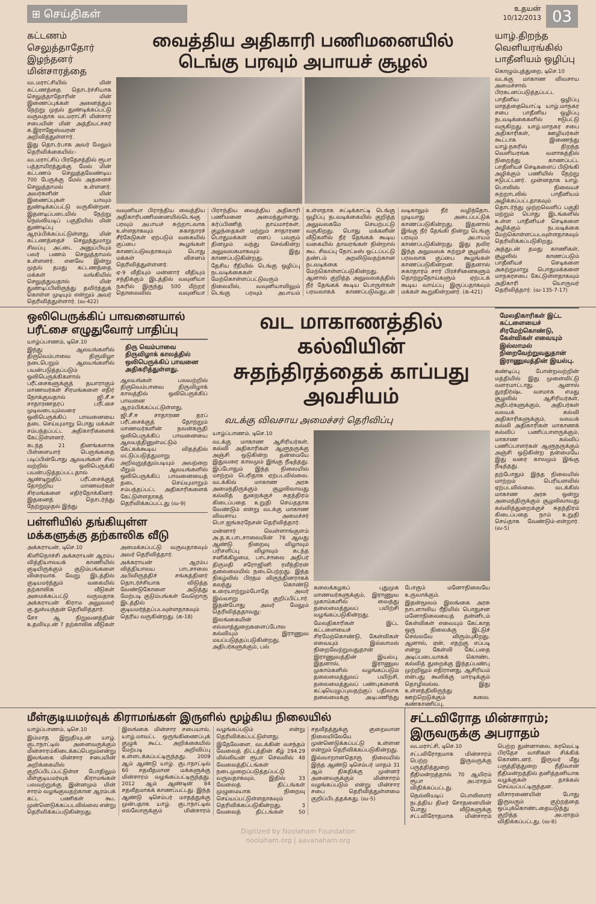⊞ செய்திகள்
உதயன்
10/12/2013
03
கட்டணம் செலுத்தாதோர் இழந்தனர் மின்சாரத்தை
வடமராட்சியில் மின் கட்டணத்தை தொடர்ச்சியாக செலுத்தாதோரின் மின் இணைப்புக்கள் அனைத்தும் நேற்று முதல் துண்டிக்கப்பட்டு வருவதாக வடமராட்சி மின்சார சபையின் மின் அத்தியட்சகர் க.இராஜேஸ்வரன் அறிவித்துள்ளார்.
இது தொடர்பாக அவர் மேலும் தெரிவிக்கையில்:-
வடமராட்சிப் பிரதேசத்தில் ரூபா பத்தாயிரத்துக்கு மேல் மின் கட்டணம் செலுத்தவேண்டிய 700 பேருக்கு மேல் அதனைச் செலுத்தாமல் உள்ளனர். அவர்களின் மின் இணைப்புகள் யாவும் துண்டிக்கப்பட்டு வருகின்றன. இதனடிப்படையில் நேற்று நெல்லியடிப் பகுதியில் மின் துண்டிப்பு ஆரம்பிக்கப்பட்டுள்ளது. மின் கட்டணத்தைச் செலுத்துமாறு சிவப்பு அட்டை அனுப்பியும் பலர் பணம் செலுத்தாமல் உள்ளனர். எனவே இன்று முதல் தமது கட்டணத்தை மக்கள் வங்கியில் செலுத்துவதால் மின் துண்டிப்பிலிருந்து தவிர்த்துக் கொள்ள முடியும் என்றும் அவர் தெரிவித்துள்ளார். (வ-422)
வைத்திய அதிகாரி பணிமனையில்
டெங்கு பரவும் அபாயச் சூழல்
வவுனியா பிராந்திய வைத்திய அதிகாரிபணிமனையில்டெங்கு பரவும் அபாயச் சுற்றாடலாக உள்ளதாகவும் சுகாதாரச் சீர்கேடுகள் ஏற்படும் வகையில் குப்பை கூழங்கள் காணப்படுவதாகவும் பொது மக்கள் விசனம் தெரிவித்துள்ளனர்.
ஏ-9 வீதியும் மன்னார் வீதியும் சந்திக்கும் இடத்தில் வவுனியா நகரில் இருந்து 500 மீற்றர் தொலைவில் வவுனியா பிராந்திய வைத்திய அதிகாரி பணிமனை அமைந்துள்ளது. கர்ப்பிணித் தாய்மார்கள், குழந்தைகள் மற்றும் சாதாரண பொதுமக்கள் எனப் பலரும் தினமும் வந்து செல்கின்ற அலுவலகமாகவும் இது காணப்படுகின்றது.
தேசிய ரீதியில் டெங்கு ஒழிப்பு நடவடிக்கைகள் மேற்கொள்ளப்பட்டுவரும் நிலையில், வவுனியாவிலும் டெங்கு பரவும் அபாயம் உள்ளதாக சுட்டிக்காட்டி டெங்கு ஒழிப்பு நடவடிக்கையில் குறித்த அலுவலகமே செயற்பட்டு வருகிறது. பொது மக்களின் வீடுகளில் நீர் தேங்கக் கூடிய வகையில் தாவரங்கள் நின்றால் கூட சிவப்பு நோட்டீஸ் ஒட்டப்பட்டு தண்டம் அறவிடுவதற்கான நடவடிக்கை மேற்கொள்ளப்படுகின்றது. ஆனால் குறித்த அலுவலகத்தில் நீர் தேங்கக் கூடிய பொருள்கள் பரவலாகக் காணப்படுவதுடன் வடிகாலும் நீர் வழிந்தோட முடியாது அடைப்பட்டுக் காணப்படுகின்றது. இதனால் இங்கு நீர் தேங்கி நின்று டெங்கு பரவும் அபாயம் காணப்படுகின்றது. இது தவிர இந்த அலுவலக சுற்றுச் சூழலில் பரவலாக குப்பை கூழங்கள் காணப்படுகின்றன. இதனால் சுகாதாரம் சார் பிரச்சினைகளும் தொற்றுநோய்களும் ஏற்படக் கூடிய வாய்ப்பு இருப்பதாகவும் மக்கள் கூறுகின்றனர். (க-421)
யாழ்.திறந்த வெளியரங்கில் பாதீனியம் ஒழிப்பு
கொழும்புத்துறை, டிசெ.10
வடக்கு மாகாண விவசாய அமைச்சால் பிரகடனப்படுத்தப்பட்ட பாதீனிய ஒழிப்பு மாதத்தையொட்டி யாழ்.மாநகர சபை பாதீனிய ஒழிப்பு நடவடிக்கைகளில் ஈடுபட்டு வருகிறது. யாழ்.மாநகர சபை அதிகாரிகள், ஊழியர்கள் கூட்டாக இணைந்து யாழ்.நகரில் திறந்த வெளியரங்க வளாகத்தில் நிறைந்து காணப்பட்ட பாதீனியச் செடிகளைப் பிடுங்கி அழிக்கும் பணியில் நேற்று ஈடுபட்டனர். முன்னதாக யாழ். பொலிஸ் நிலையச் சுற்றாடலில் பாதீனியம் அழிக்கப்பட்டதாகவும் தொடர்ந்து முற்றவெளிப் பகுதி மற்றும் பொது இடங்களில் உள்ள பாதீனியச் செடிகளை அழிக்கும் நடவடிக்கை மேற்கொள்ளப்படவுள்ளதாகவும் தெரிவிக்கப்படுகிறது.
அத்துடன் தமது காணிகள், சூழலில் காணப்படும் பாதீனியச் செடிகளை அகற்றுமாறு பொதுமக்களை மாநகரசபை கேட்டுள்ளதாகவும் அதிகாரி யொருவர் தெரிவித்தார். (வ-135-7-17)
ஒலிபெருக்கிப் பாவனையால் பரீட்சை எழுதுவோர் பாதிப்பு
யாழ்ப்பாணம், டிசெ.10
இந்து ஆலயங்களில் திருவெம்பாவை திருவிழா நடைபெறும் ஆலயங்களில் பயன்படுத்தப்படும் ஒலிபெருக்கிகளால் பரீட்சைகளுக்குத் தயாராகும் மாணவர்கள் சிரமங்களை எதிர் நோக்குவதால் ஜி.சீ.ஈ சாதாரணதரப் பரீட்சை முடிவடையும்வரை ஒலிபெருக்கிப் பாவனையை தடை செய்யுமாறு பொது மக்கள் சம்பந்தப்பட்ட அதிகாரிகளைக் கேட்டுள்ளனர்.
கடந்த 21 தினங்களாக பிள்ளையார் பெருங்கதை படிப்பின்போது ஆலயங்கள் சில வற்றில் ஒலிபெருக்கி பயன்படுத்தப்பட்டதால் ஆண்டிறுதிப் பரீட்சைக்குத் தோற்றிய மாணவர்கள் சிரமங்களை எதிர்நோக்கினர். இதனைத் தொடர்ந்து நேற்றுமுதல் இந்து
திரு வெம்பாவை திருவிழாக் காலத்தில் ஒலிபெருக்கிப் பாவனை அதிகரித்துள்ளது.
ஆலயங்கள் பலவற்றில் திருவெம்பாவை திருவிழாக் காலத்தில் ஒலிபெருக்கிப் பாவனை ஆரம்பிக்கப்பட்டுள்ளது.
ஜி.சீ.ஈ சாதாரண தரப் பரீட்சைக்குத் தோற்றும் மாணவர்களின் நலன்கருதி ஒலிபெருக்கிப் பாவனையை ஆலயத்தினுள்மட்டும் கேட்கக்கூடிய விதத்தில் மட்டுப்படுத்துமாறு அறிவுறுத்தும்படியும் அவற்றை மீறும் ஆலயங்களில் ஒலிபெருக்கிப் பாவனையைத் தடை செய்யுமாறும் சம்பந்தப்பட்ட அதிகாரிகளைக் கேட்டுள்ளதாகத் தெரிவிக்கப்பட்டது (வ-9)
பள்ளியில் தங்கியுள்ள மக்களுக்கு தற்காலிக வீடு
அக்கராயன், டிசெ.10
கிளிநொச்சி அக்கராயன் ஆரம்ப வித்தியாலயக் காணியில் குடியிருக்கும் குடும்பங்களை விரைவாக வேறு இடத்தில் குடியமர்த்தும் வகையில் தற்காலிக வீடுகள் அமைக்கப்பட்டு வருவதாக அக்கராயன் கிராம அலுவலர் கு.துஸ்யந்தன் தெரிவித்தார்.
சோ ஆ நிறுவனத்தின் உதவியுடன் 7 தற்காலிக வீடுகள் அமைக்கப்பட்டு வருவதாகவும் அவர் தெரிவித்தார்.
அக்கராயன் ஆரம்ப வித்தியாலய பாடசாலை அபிவிருத்திச் சங்கத்தினர் தொடர்ச்சியாக விடுத்த வேண்டுகோளை அடுத்து மேற்படி குடும்பங்கள் வேறொரு இடத்தில் குடியமர்த்தப்படவுள்ளதாகவும் தெரிய வருகின்றது. (க-18)
வட மாகாணத்தில் கல்வியின்
சுதந்திரத்தைக் காப்பது அவசியம்
வடக்கு விவசாய அமைச்சர் தெரிவிப்பு
யாழ்ப்பாணம், டிசெ.10
வடக்கு மாகாண ஆசிரியர்கள், கல்வி அதிகாரிகள் ஆளுநருக்கு அஞ்சி ஒடுகின்ற தன்மையே இதுவரை காலமும் இங்கு நீடித்தது. இப்போதும் இந்த நிலையில் மாற்றம் பெரிதாக ஏற்படவில்லை. வடக்கில் மாகாண அரசு அமைந்திருக்கும் சூழலிலாவது கல்வித் துறைக்குச் சுதந்திரம் கிடைப்பதை உறுதி செய்ததாக வேண்டும் என்று வடக்கு மாகாண விவசாய அமைச்சர் பொ.ஐங்கரநேசன் தெரிவித்தார்.
மன்னார் வெள்ளாங்குளம் அ.த.க.பாடசாலையின் 78 ஆவது ஆண்டு நிறைவு விழாவும் பரிசளிப்பு விழாவும் கடந்த சனிக்கிழமை, பாடசாலை அதிபர் திருமதி சரோஜினி ரவீந்திரன் தலைமையில் நடைபெற்றது. இந்த நிகழ்வில் பிரதம விருந்தினராகக் கலந்து கொண்டு உரையாற்றும்போதே அவர் இவ்வாறு குறிப்பிட்டார். இதன்போது அவர் மேலும் தெரிவித்ததாவது:
இலங்கையின் எல்லாத்துறைகளைப்போல கல்வியும் இராணுவ மயப்படுத்தப்படுகின்றது. அதிபர்களுக்கும், பல்
கலைக்கழகப் புதுமுக மாணவர்களுக்கும், இராணுவ முகாம்களில் வைத்து தலைமைத்துவப் பயிற்சி வழங்கப்படுகின்றது.
மேலதிகாரிகள் இட்ட கட்டளையைச் சிரமேற்கொண்டு, கேள்விகள் எவையும் இல்லாமல் நிறைவேற்றுவதுதான் இராணுவத்தின் இயல்பு. இதனால், இராணுவ முகாம்களில் வழங்கப்படும் தலைமைத்துவப் பயிற்சி, தலைமைத்துவப் பண்புகளைக் கட்டியெழுப்புவதற்குப் பதிலாக தலைமைக்கு அடிபணிந்து போகும் மனோநிலையே உருவாக்கும்.
இதன்மூலம் இலங்கை அரசு நாடளாவிய ரீதியில் பொதுசன மனோநிலையைத் தன்னிடம் கேள்விகள் எவையும் கேட்காத ஒரு நிலைக்கு இட்டுச் செல்லவே விரும்புகிறது. ஆனால், ஏன், எதற்கு எப்படி என்று கேள்வி கேட்பதை அடிப்படையாகக் கொண்ட கல்வித் துறைக்கு இந்தப்பண்பு முற்றிலும் எதிரானது. ஆசிரியம் என்பது கூலிக்கு மாரடிக்கும் தொழிலல்ல. இது உள்ளத்திலிருந்து ஊற்றெடுக்கும் கலை. கண்காணிப்பு,
மேலதிகாரிகள் இட்ட கட்டளையைச் சிரமேற்கொண்டு, கேள்விகள் எவையும் இல்லாமல் நிறைவேற்றுவதுதான் இராணுவத்தின் இயல்பு.
கண்டிப்பு போன்றவற்றின் மத்தியில் இது முளைவிட்டு வளரமாட்டாது. ஆனால் துரதிர்ஷ்ட வசமாக எமது சூழலில் ஆசிரியர்கள், அதிபர்களுக்கும், அதிபர்கள் வலயக் கல்வி அதிகாரிகளுக்கும், வலயக் கல்வி அதிகாரிகள் மாகாணக் கல்விப் பணிப்பாளருக்கும், மாகாண கல்விப் பணிப்பாளர்கள் ஆளுநருக்கும் அஞ்சி ஒடுகின்ற தன்மையே இது வரை காலமும் இங்கு நீடித்தது.
தற்போதும் இந்த நிலையில் மாற்றம் பெரியளவில் ஏற்படவில்லை. வடக்கில் மாகாண அரசு ஒன்று அமைந்திருக்கும் சூழலிலாவது கல்வித்துறைக்குச் சுதந்திரம் கிடைப்பதை நாம் உறுதி செய்தாக வேண்டும்-என்றார். (வ-5)
மீள்குடியமர்வுக் கிராமங்கள் இருளில் மூழ்கிய நிலையில்
யாழ்ப்பாணம், டிசெ.10
இம்மாத இறுதியுடன் யாழ். குடாநாட்டில் அனைவருக்கும் மின்சாரம்கிடைக்கப்பெறும்என்று இலங்கை மின்சார சபையின் அறிக்கையில் குறிப்பிடப்பட்டுள்ள போதிலும் மீள்குடியமர்வுக் கிராமங்கள் பலவற்றுக்கு இன்னமும் மின் சாரம் வழங்குவதற்கான ஆரம்பக் கட்ட பணிகள் கூட முன்னெடுக்கப்படவில்லை என்று தெரிவிக்கப்படுகின்றது.
இலங்கை மின்சார சபையால், யாழ்.மாவட்ட ஒருங்கிணைப்புக் குழுக் கூட்ட அறிக்கையில் மேற்படி அறிவிப்பு உள்ளடக்கப்பட்டிருந்தது. 2009 ஆம் ஆண்டு யாழ். குடாநாட்டில் 60 சதவீதமான மக்களுக்கு மின்சாரம் வழங்கப்பட்டிருந்தது. 2012 ஆம் ஆண்டின் 84 சதவீதமாகக் காணப்பட்டது. இந்த ஆண்டு டிசெம்பர் மாதத்துக்கு முன்பதாக யாழ். குடாநாட்டில் எல்லோருக்கும் மின்சாரம் வழங்கப்படும் என்று தெரிவிக்கப்பட்டுள்ளது.
இதேவேளை, வடக்கின் வசந்தம் வேலைத் திட்டத்தின் கீழ் 294.29 மில்லியன் ரூபா செலவில் 48 வேலைத்திட்டங்கள் நடைமுறைப்படுத்தப்பட்டு வருவதாகவும், இதில் 33 வேலைத் திட்டங்கள் முழுமையாக நிறைவு செய்யப்பட்டுள்ளதாகவும் தெரிவிக்கப்படுகின்றது. 3 வேலைத் திட்டங்கள் 50 சதவீதத்துக்கு குறைவான நிலையிலேயே முன்னெடுக்கப்பட்டு உள்ளன என்றும் தெரிவிக்கப்படுகின்றது.
இவ்வாறானதொரு நிலையில் இந்த ஆண்டு டிசெம்பர் மாதம் 31 ஆம் திகதிக்கு முன்னர் அனைவருக்கும் மின்சாரம் வழங்கப்படும் என்று மின்சார சபை தெரிவித்துள்ளமை குறிப்பிடத்தக்கது. (வ-5)
சட்டவிரோத மின்சாரம்; இருவருக்கு அபராதம்
வடமராட்சி, டிசெ.10
சட்டவிரோதமாக மின்சாரம் பெற்ற இருவருக்கு பருத்தித்துறை நீதிமன்றத்தால் 70 ஆயிரம் ரூபா அபராதம் விதிக்கப்பட்டது.
நெல்லியடிப் பொலிஸார் நடத்திய திடீர் சோதனையின் போது வீடுகளுக்கு சட்டவிரோதமாக மின்சாரம் பெற்ற துன்னாலை, கரவெட்டி பிரதேச வாசிகள் சிக்கிக் கொண்டனர். இருவர் மீது பருத்தித்துறை நீதிவான் நீதிமன்றத்தில் தனித்தனியாக வழக்குகள் தாக்கல் செய்யப்பட்டிருந்தன.
விசாரணையின் போது இருவரும் குற்றத்தை ஒப்புக்கொண்டதையடுத்து குறித்த அபராதம் விதிக்கப்பட்டது. (வ-8)
Digitized by Noolaham Foundation
noolaham.org | aavanaham.org